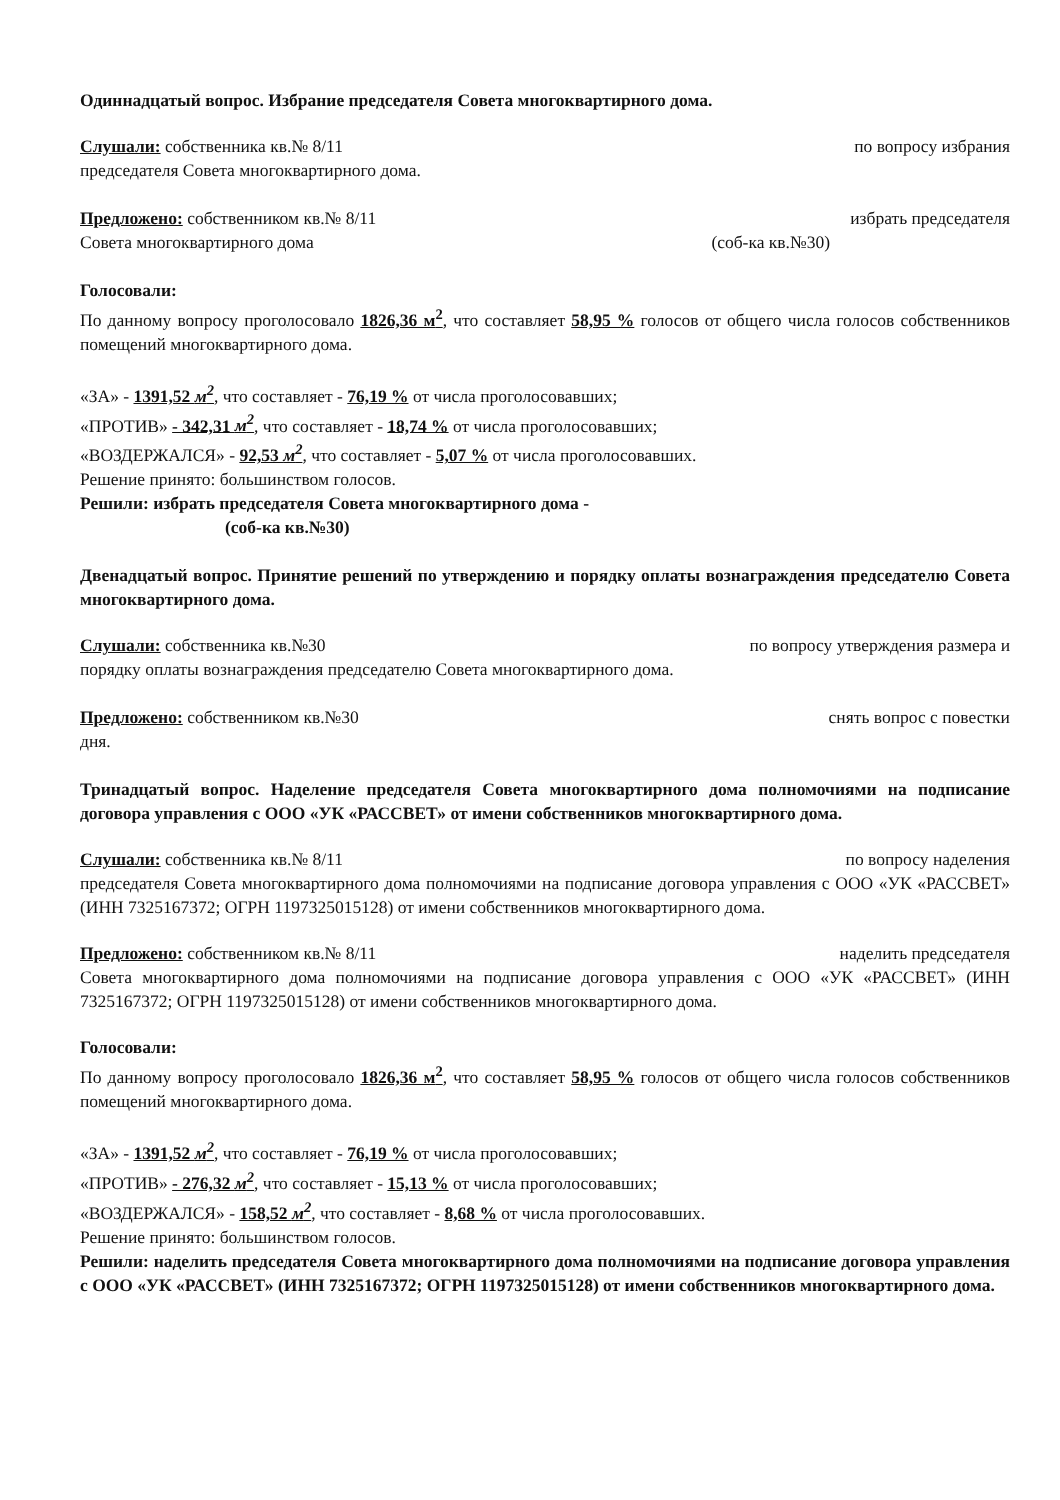Одиннадцатый вопрос. Избрание председателя Совета многоквартирного дома.
Слушали: собственника кв.№ 8/11 по вопросу избрания
председателя Совета многоквартирного дома.
Предложено: собственником кв.№ 8/11 избрать председателя
Совета многоквартирного дома (соб-ка кв.№30)
Голосовали:
По данному вопросу проголосовало 1826,36 м<sup>2</sup>, что составляет 58,95 % голосов от общего числа голосов собственников помещений многоквартирного дома.
«ЗА» - 1391,52 м<sup>2</sup>, что составляет - 76,19 % от числа проголосовавших;
«ПРОТИВ» - 342,31 м<sup>2</sup>, что составляет - 18,74 % от числа проголосовавших;
«ВОЗДЕРЖАЛСЯ» - 92,53 м<sup>2</sup>, что составляет - 5,07 % от числа проголосовавших.
Решение принято: большинством голосов.
Решили: избрать председателя Совета многоквартирного дома -
(соб-ка кв.№30)
Двенадцатый вопрос. Принятие решений по утверждению и порядку оплаты вознаграждения председателю Совета многоквартирного дома.
Слушали: собственника кв.№30 по вопросу утверждения размера и
порядку оплаты вознаграждения председателю Совета многоквартирного дома.
Предложено: собственником кв.№30 снять вопрос с повестки
дня.
Тринадцатый вопрос. Наделение председателя Совета многоквартирного дома полномочиями на подписание договора управления с ООО «УК «РАССВЕТ» от имени собственников многоквартирного дома.
Слушали: собственника кв.№ 8/11 по вопросу наделения
председателя Совета многоквартирного дома полномочиями на подписание договора управления с ООО «УК «РАССВЕТ» (ИНН 7325167372; ОГРН 1197325015128) от имени собственников многоквартирного дома.
Предложено: собственником кв.№ 8/11 наделить председателя
Совета многоквартирного дома полномочиями на подписание договора управления с ООО «УК «РАССВЕТ» (ИНН 7325167372; ОГРН 1197325015128) от имени собственников многоквартирного дома.
Голосовали:
По данному вопросу проголосовало 1826,36 м<sup>2</sup>, что составляет 58,95 % голосов от общего числа голосов собственников помещений многоквартирного дома.
«ЗА» - 1391,52 м<sup>2</sup>, что составляет - 76,19 % от числа проголосовавших;
«ПРОТИВ» - 276,32 м<sup>2</sup>, что составляет - 15,13 % от числа проголосовавших;
«ВОЗДЕРЖАЛСЯ» - 158,52 м<sup>2</sup>, что составляет - 8,68 % от числа проголосовавших.
Решение принято: большинством голосов.
Решили: наделить председателя Совета многоквартирного дома полномочиями на подписание договора управления с ООО «УК «РАССВЕТ» (ИНН 7325167372; ОГРН 1197325015128) от имени собственников многоквартирного дома.